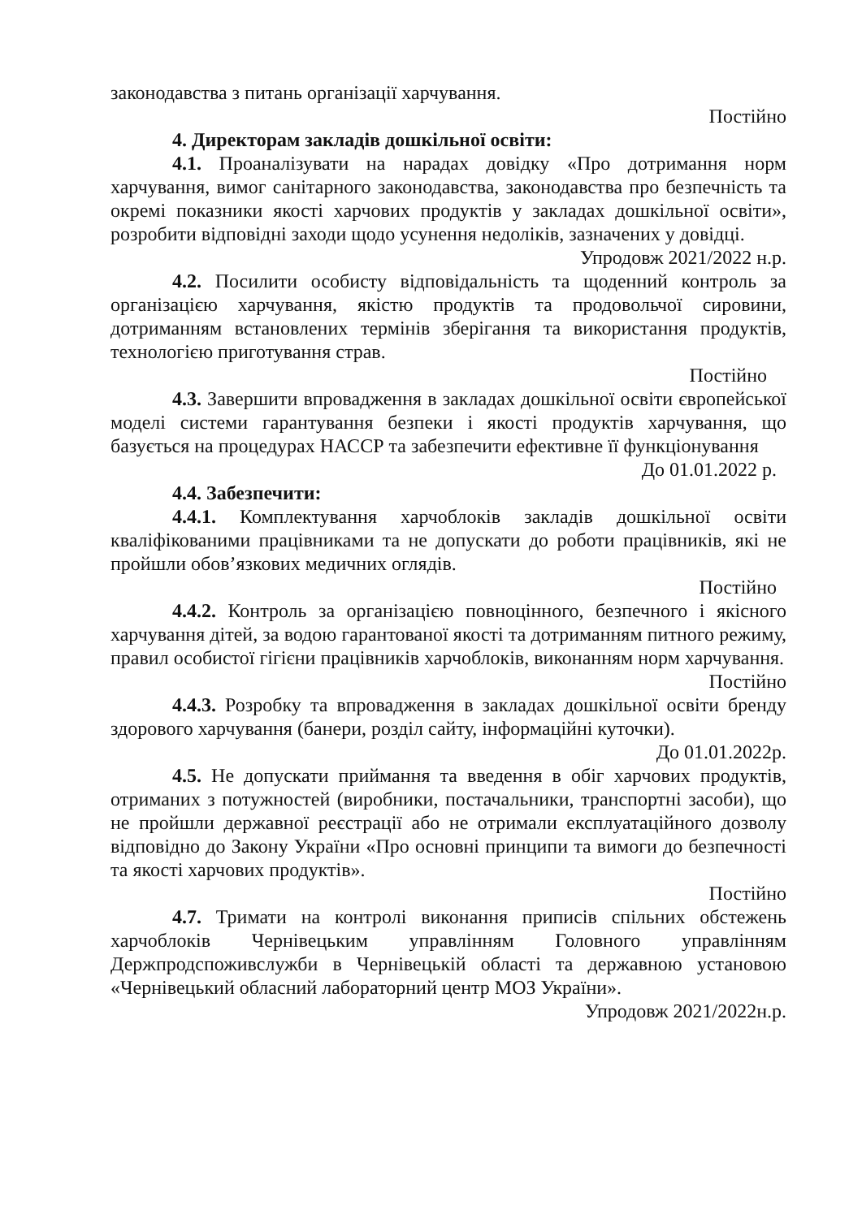законодавства з питань організації харчування.
Постійно
4. Директорам закладів дошкільної освіти:
4.1. Проаналізувати на нарадах довідку «Про дотримання норм харчування, вимог санітарного законодавства, законодавства про безпечність та окремі показники якості харчових продуктів у закладах дошкільної освіти», розробити відповідні заходи щодо усунення недоліків, зазначених у довідці.
Упродовж 2021/2022 н.р.
4.2. Посилити особисту відповідальність та щоденний контроль за організацією харчування, якістю продуктів та продовольчої сировини, дотриманням встановлених термінів зберігання та використання продуктів, технологією приготування страв.
Постійно
4.3. Завершити впровадження в закладах дошкільної освіти європейської моделі системи гарантування безпеки і якості продуктів харчування, що базується на процедурах НАССР та забезпечити ефективне її функціонування
До 01.01.2022 р.
4.4. Забезпечити:
4.4.1. Комплектування харчоблоків закладів дошкільної освіти кваліфікованими працівниками та не допускати до роботи працівників, які не пройшли обов’язкових медичних оглядів.
Постійно
4.4.2. Контроль за організацією повноцінного, безпечного і якісного харчування дітей, за водою гарантованої якості та дотриманням питного режиму, правил особистої гігієни працівників харчоблоків, виконанням норм харчування.
Постійно
4.4.3. Розробку та впровадження в закладах дошкільної освіти бренду здорового харчування (банери, розділ сайту, інформаційні куточки).
До 01.01.2022р.
4.5. Не допускати приймання та введення в обіг харчових продуктів, отриманих з потужностей (виробники, постачальники, транспортні засоби), що не пройшли державної реєстрації або не отримали експлуатаційного дозволу відповідно до Закону України «Про основні принципи та вимоги до безпечності та якості харчових продуктів».
Постійно
4.7. Тримати на контролі виконання приписів спільних обстежень харчоблоків Чернівецьким управлінням Головного управлінням Держпродспоживслужби в Чернівецькій області та державною установою «Чернівецький обласний лабораторний центр МОЗ України».
Упродовж 2021/2022н.р.